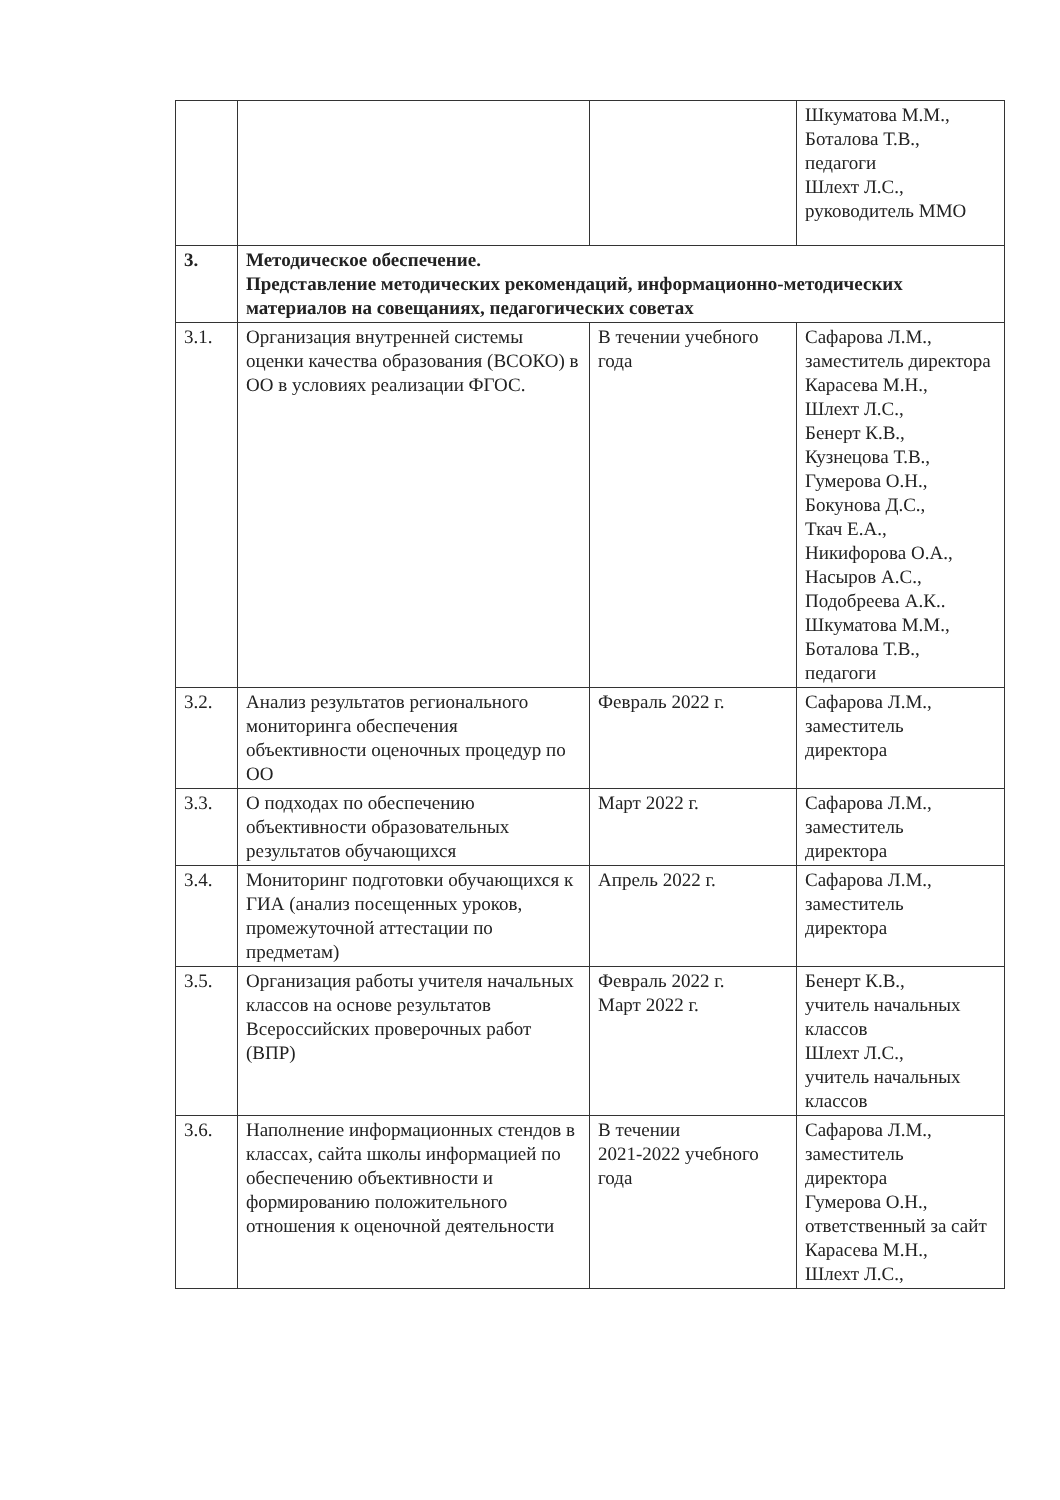| | | | Шкуматова М.М., Боталова Т.В., педагоги Шлехт Л.С., руководитель ММО |
| 3. | Методическое обеспечение. Представление методических рекомендаций, информационно-методических материалов на совещаниях, педагогических советах | | |
| 3.1. | Организация внутренней системы оценки качества образования (ВСОКО) в ОО в условиях реализации ФГОС. | В течении учебного года | Сафарова Л.М., заместитель директора Карасева М.Н., Шлехт Л.С., Бенерт К.В., Кузнецова Т.В., Гумерова О.Н., Бокунова Д.С., Ткач Е.А., Никифорова О.А., Насыров А.С., Подобреева А.К.. Шкуматова М.М., Боталова Т.В., педагоги |
| 3.2. | Анализ результатов регионального мониторинга обеспечения объективности оценочных процедур по ОО | Февраль 2022 г. | Сафарова Л.М., заместитель директора |
| 3.3. | О подходах по обеспечению объективности образовательных результатов обучающихся | Март 2022 г. | Сафарова Л.М., заместитель директора |
| 3.4. | Мониторинг подготовки обучающихся к ГИА (анализ посещенных уроков, промежуточной аттестации по предметам) | Апрель 2022 г. | Сафарова Л.М., заместитель директора |
| 3.5. | Организация работы учителя начальных классов на основе результатов Всероссийских проверочных работ (ВПР) | Февраль 2022 г. Март 2022 г. | Бенерт К.В., учитель начальных классов Шлехт Л.С., учитель начальных классов |
| 3.6. | Наполнение информационных стендов в классах, сайта школы информацией по обеспечению объективности и формированию положительного отношения к оценочной деятельности | В течении 2021-2022 учебного года | Сафарова Л.М., заместитель директора Гумерова О.Н., ответственный за сайт Карасева М.Н., Шлехт Л.С., |